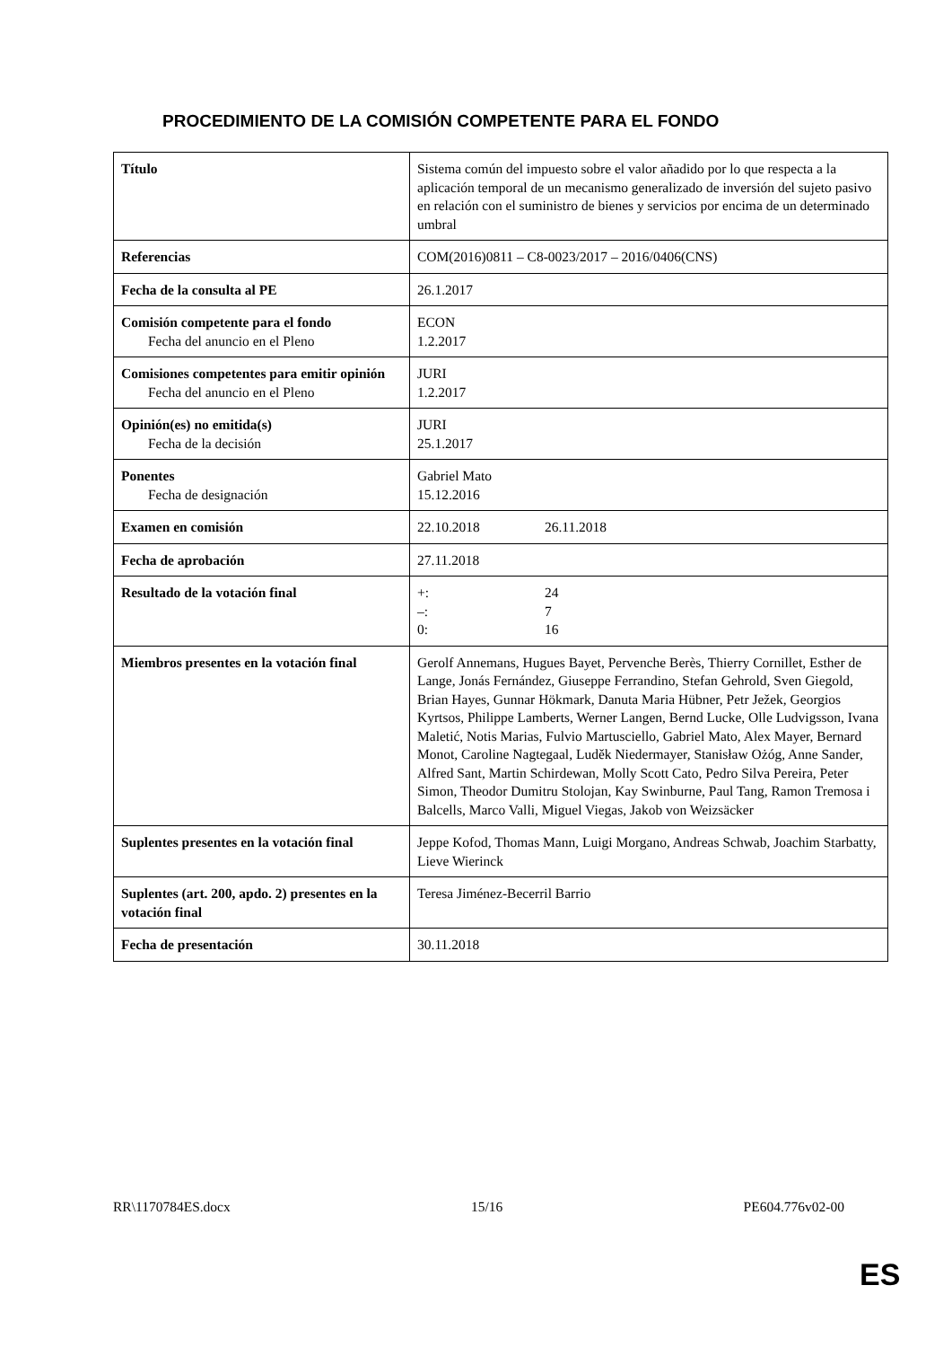PROCEDIMIENTO DE LA COMISIÓN COMPETENTE PARA EL FONDO
| Título | Sistema común del impuesto sobre el valor añadido por lo que respecta a la aplicación temporal de un mecanismo generalizado de inversión del sujeto pasivo en relación con el suministro de bienes y servicios por encima de un determinado umbral |
| Referencias | COM(2016)0811 – C8-0023/2017 – 2016/0406(CNS) |
| Fecha de la consulta al PE | 26.1.2017 |
| Comisión competente para el fondo Fecha del anuncio en el Pleno | ECON 1.2.2017 |
| Comisiones competentes para emitir opinión Fecha del anuncio en el Pleno | JURI 1.2.2017 |
| Opinión(es) no emitida(s) Fecha de la decisión | JURI 25.1.2017 |
| Ponentes Fecha de designación | Gabriel Mato 15.12.2016 |
| Examen en comisión | 22.10.2018 26.11.2018 |
| Fecha de aprobación | 27.11.2018 |
| Resultado de la votación final | +: 24 –: 7 0: 16 |
| Miembros presentes en la votación final | Gerolf Annemans, Hugues Bayet, Pervenche Berès, Thierry Cornillet, Esther de Lange, Jonás Fernández, Giuseppe Ferrandino, Stefan Gehrold, Sven Giegold, Brian Hayes, Gunnar Hökmark, Danuta Maria Hübner, Petr Ježek, Georgios Kyrtsos, Philippe Lamberts, Werner Langen, Bernd Lucke, Olle Ludvigsson, Ivana Maletić, Notis Marias, Fulvio Martusciello, Gabriel Mato, Alex Mayer, Bernard Monot, Caroline Nagtegaal, Luděk Niedermayer, Stanisław Ożóg, Anne Sander, Alfred Sant, Martin Schirdewan, Molly Scott Cato, Pedro Silva Pereira, Peter Simon, Theodor Dumitru Stolojan, Kay Swinburne, Paul Tang, Ramon Tremosa i Balcells, Marco Valli, Miguel Viegas, Jakob von Weizsäcker |
| Suplentes presentes en la votación final | Jeppe Kofod, Thomas Mann, Luigi Morgano, Andreas Schwab, Joachim Starbatty, Lieve Wierinck |
| Suplentes (art. 200, apdo. 2) presentes en la votación final | Teresa Jiménez-Becerril Barrio |
| Fecha de presentación | 30.11.2018 |
RR\1170784ES.docx 15/16 PE604.776v02-00
ES